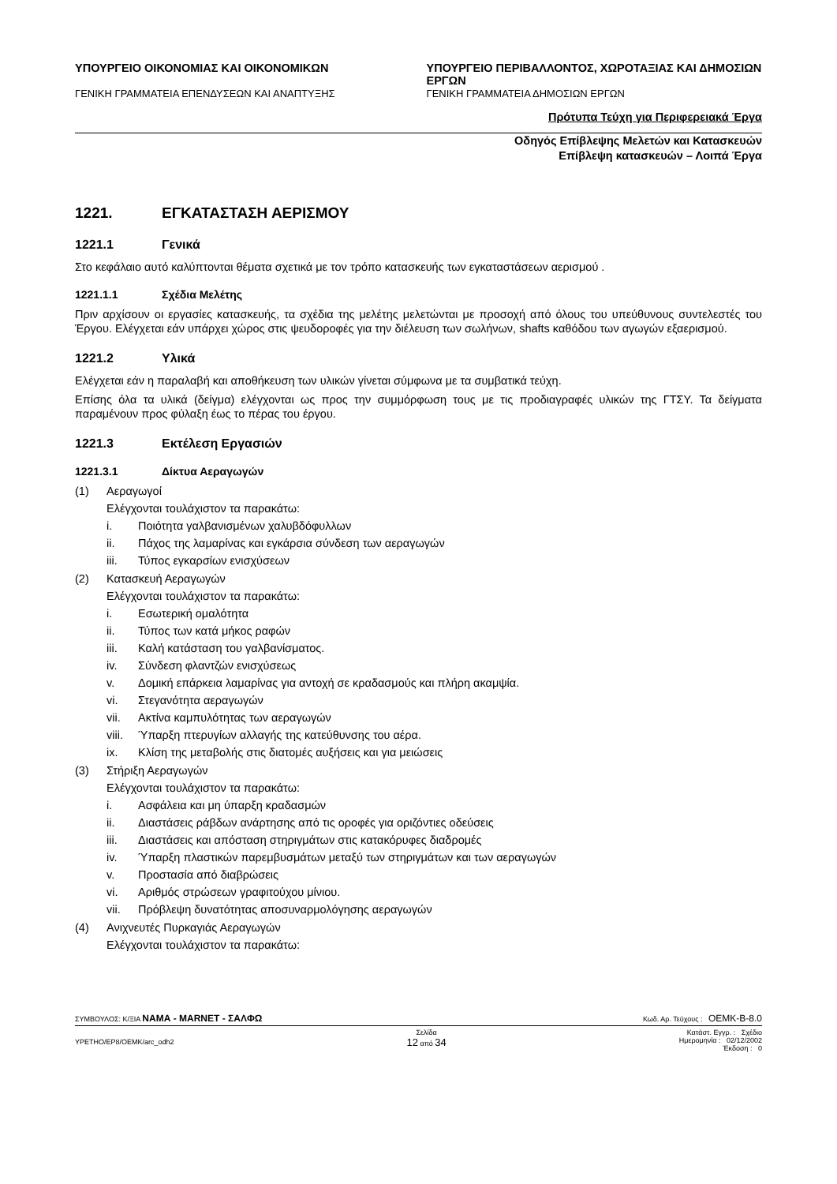ΥΠΟΥΡΓΕΙΟ ΟΙΚΟΝΟΜΙΑΣ ΚΑΙ ΟΙΚΟΝΟΜΙΚΩΝ
ΓΕΝΙΚΗ ΓΡΑΜΜΑΤΕΙΑ ΕΠΕΝΔΥΣΕΩΝ ΚΑΙ ΑΝΑΠΤΥΞΗΣ
ΥΠΟΥΡΓΕΙΟ ΠΕΡΙΒΑΛΛΟΝΤΟΣ, ΧΩΡΟΤΑΞΙΑΣ ΚΑΙ ΔΗΜΟΣΙΩΝ ΕΡΓΩΝ
ΓΕΝΙΚΗ ΓΡΑΜΜΑΤΕΙΑ ΔΗΜΟΣΙΩΝ ΕΡΓΩΝ
Πρότυπα Τεύχη για Περιφερειακά Έργα
Οδηγός Επίβλεψης Μελετών και Κατασκευών
Επίβλεψη κατασκευών – Λοιπά Έργα
1221. ΕΓΚΑΤΑΣΤΑΣΗ ΑΕΡΙΣΜΟΥ
1221.1 Γενικά
Στο κεφάλαιο αυτό καλύπτονται θέματα σχετικά με τον τρόπο κατασκευής των εγκαταστάσεων αερισμού .
1221.1.1 Σχέδια Μελέτης
Πριν αρχίσουν οι εργασίες κατασκευής, τα σχέδια της μελέτης μελετώνται με προσοχή από όλους του υπεύθυνους συντελεστές του Έργου. Ελέγχεται εάν υπάρχει χώρος στις ψευδοροφές για την διέλευση των σωλήνων, shafts καθόδου των αγωγών εξαερισμού.
1221.2 Υλικά
Ελέγχεται εάν η παραλαβή και αποθήκευση των υλικών γίνεται σύμφωνα με τα συμβατικά τεύχη.
Επίσης όλα τα υλικά (δείγμα) ελέγχονται ως προς την συμμόρφωση τους με τις προδιαγραφές υλικών της ΓΤΣΥ. Τα δείγματα παραμένουν προς φύλαξη έως το πέρας του έργου.
1221.3 Εκτέλεση Εργασιών
1221.3.1 Δίκτυα Αεραγωγών
(1) Αεραγωγοί
Ελέγχονται τουλάχιστον τα παρακάτω:
i. Ποιότητα γαλβανισμένων χαλυβδόφυλλων
ii. Πάχος της λαμαρίνας και εγκάρσια σύνδεση των αεραγωγών
iii. Τύπος εγκαρσίων ενισχύσεων
(2) Κατασκευή Αεραγωγών
Ελέγχονται τουλάχιστον τα παρακάτω:
i. Εσωτερική ομαλότητα
ii. Τύπος των κατά μήκος ραφών
iii. Καλή κατάσταση του γαλβανίσματος.
iv. Σύνδεση φλαντζών ενισχύσεως
v. Δομική επάρκεια λαμαρίνας για αντοχή σε κραδασμούς και πλήρη ακαμψία.
vi. Στεγανότητα αεραγωγών
vii. Ακτίνα καμπυλότητας των αεραγωγών
viii. Ύπαρξη πτερυγίων αλλαγής της κατεύθυνσης του αέρα.
ix. Κλίση της μεταβολής στις διατομές αυξήσεις και για μειώσεις
(3) Στήριξη Αεραγωγών
Ελέγχονται τουλάχιστον τα παρακάτω:
i. Ασφάλεια και μη ύπαρξη κραδασμών
ii. Διαστάσεις ράβδων ανάρτησης από τις οροφές για οριζόντιες οδεύσεις
iii. Διαστάσεις και απόσταση στηριγμάτων στις κατακόρυφες διαδρομές
iv. Ύπαρξη πλαστικών παρεμβυσμάτων μεταξύ των στηριγμάτων και των αεραγωγών
v. Προστασία από διαβρώσεις
vi. Αριθμός στρώσεων γραφιτούχου μίνιου.
vii. Πρόβλεψη δυνατότητας αποσυναρμολόγησης αεραγωγών
(4) Ανιχνευτές Πυρκαγιάς Αεραγωγών
Ελέγχονται τουλάχιστον τα παρακάτω:
ΣΥΜΒΟΥΛΟΣ: Κ/ΞΙΑ ΝΑΜΑ - MARNET - ΣΑΛΦΩ Κωδ. Αρ. Τεύχους : ΟΕΜΚ-Β-8.0
ΥΡΕΤΗΟ/ΕΡ8/ΟΕΜΚ/arc_odh2 Σελίδα
12 από 34 Κατάστ. Εγγρ. : Σχέδιο
Ημερομηνία : 02/12/2002
Έκδοση : 0